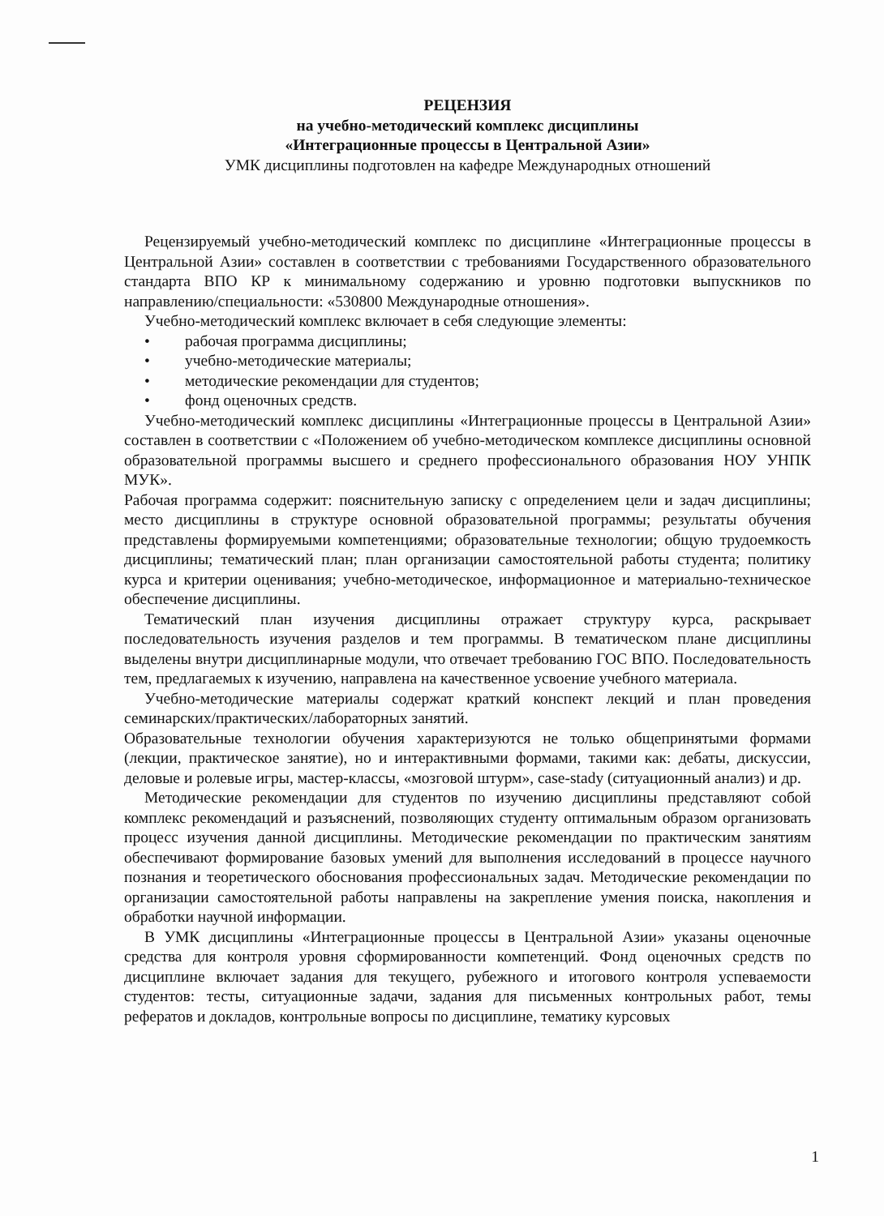РЕЦЕНЗИЯ
на учебно-методический комплекс дисциплины
«Интеграционные процессы в Центральной Азии»
УМК дисциплины подготовлен на кафедре Международных отношений
Рецензируемый учебно-методический комплекс по дисциплине «Интеграционные процессы в Центральной Азии» составлен в соответствии с требованиями Государственного образовательного стандарта ВПО КР к минимальному содержанию и уровню подготовки выпускников по направлению/специальности: «530800 Международные отношения».
Учебно-методический комплекс включает в себя следующие элементы:
• рабочая программа дисциплины;
• учебно-методические материалы;
• методические рекомендации для студентов;
• фонд оценочных средств.
Учебно-методический комплекс дисциплины «Интеграционные процессы в Центральной Азии» составлен в соответствии с «Положением об учебно-методическом комплексе дисциплины основной образовательной программы высшего и среднего профессионального образования НОУ УНПК МУК».
Рабочая программа содержит: пояснительную записку с определением цели и задач дисциплины; место дисциплины в структуре основной образовательной программы; результаты обучения представлены формируемыми компетенциями; образовательные технологии; общую трудоемкость дисциплины; тематический план; план организации самостоятельной работы студента; политику курса и критерии оценивания; учебно-методическое, информационное и материально-техническое обеспечение дисциплины.
Тематический план изучения дисциплины отражает структуру курса, раскрывает последовательность изучения разделов и тем программы. В тематическом плане дисциплины выделены внутри дисциплинарные модули, что отвечает требованию ГОС ВПО. Последовательность тем, предлагаемых к изучению, направлена на качественное усвоение учебного материала.
Учебно-методические материалы содержат краткий конспект лекций и план проведения семинарских/практических/лабораторных занятий.
Образовательные технологии обучения характеризуются не только общепринятыми формами (лекции, практическое занятие), но и интерактивными формами, такими как: дебаты, дискуссии, деловые и ролевые игры, мастер-классы, «мозговой штурм», case-stady (ситуационный анализ) и др.
Методические рекомендации для студентов по изучению дисциплины представляют собой комплекс рекомендаций и разъяснений, позволяющих студенту оптимальным образом организовать процесс изучения данной дисциплины. Методические рекомендации по практическим занятиям обеспечивают формирование базовых умений для выполнения исследований в процессе научного познания и теоретического обоснования профессиональных задач. Методические рекомендации по организации самостоятельной работы направлены на закрепление умения поиска, накопления и обработки научной информации.
В УМК дисциплины «Интеграционные процессы в Центральной Азии» указаны оценочные средства для контроля уровня сформированности компетенций. Фонд оценочных средств по дисциплине включает задания для текущего, рубежного и итогового контроля успеваемости студентов: тесты, ситуационные задачи, задания для письменных контрольных работ, темы рефератов и докладов, контрольные вопросы по дисциплине, тематику курсовых
1